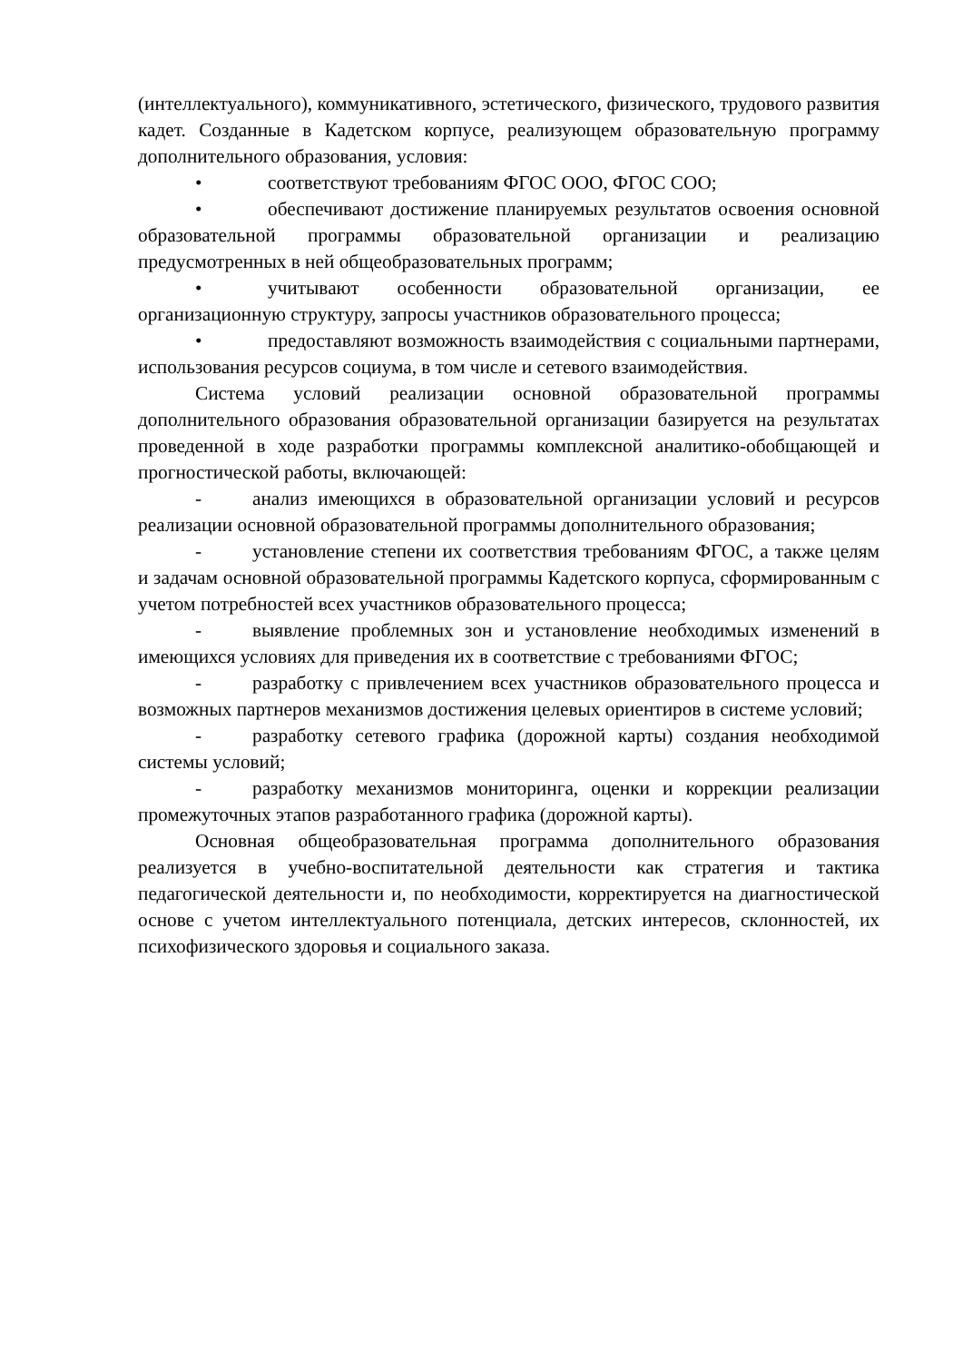(интеллектуального), коммуникативного, эстетического, физического, трудового развития кадет. Созданные в Кадетском корпусе, реализующем образовательную программу дополнительного образования, условия:
• соответствуют требованиям ФГОС ООО, ФГОС СОО;
• обеспечивают достижение планируемых результатов освоения основной образовательной программы образовательной организации и реализацию предусмотренных в ней общеобразовательных программ;
• учитывают особенности образовательной организации, ее организационную структуру, запросы участников образовательного процесса;
• предоставляют возможность взаимодействия с социальными партнерами, использования ресурсов социума, в том числе и сетевого взаимодействия.
Система условий реализации основной образовательной программы дополнительного образования образовательной организации базируется на результатах проведенной в ходе разработки программы комплексной аналитико-обобщающей и прогностической работы, включающей:
- анализ имеющихся в образовательной организации условий и ресурсов реализации основной образовательной программы дополнительного образования;
- установление степени их соответствия требованиям ФГОС, а также целям и задачам основной образовательной программы Кадетского корпуса, сформированным с учетом потребностей всех участников образовательного процесса;
- выявление проблемных зон и установление необходимых изменений в имеющихся условиях для приведения их в соответствие с требованиями ФГОС;
- разработку с привлечением всех участников образовательного процесса и возможных партнеров механизмов достижения целевых ориентиров в системе условий;
- разработку сетевого графика (дорожной карты) создания необходимой системы условий;
- разработку механизмов мониторинга, оценки и коррекции реализации промежуточных этапов разработанного графика (дорожной карты).
Основная общеобразовательная программа дополнительного образования реализуется в учебно-воспитательной деятельности как стратегия и тактика педагогической деятельности и, по необходимости, корректируется на диагностической основе с учетом интеллектуального потенциала, детских интересов, склонностей, их психофизического здоровья и социального заказа.